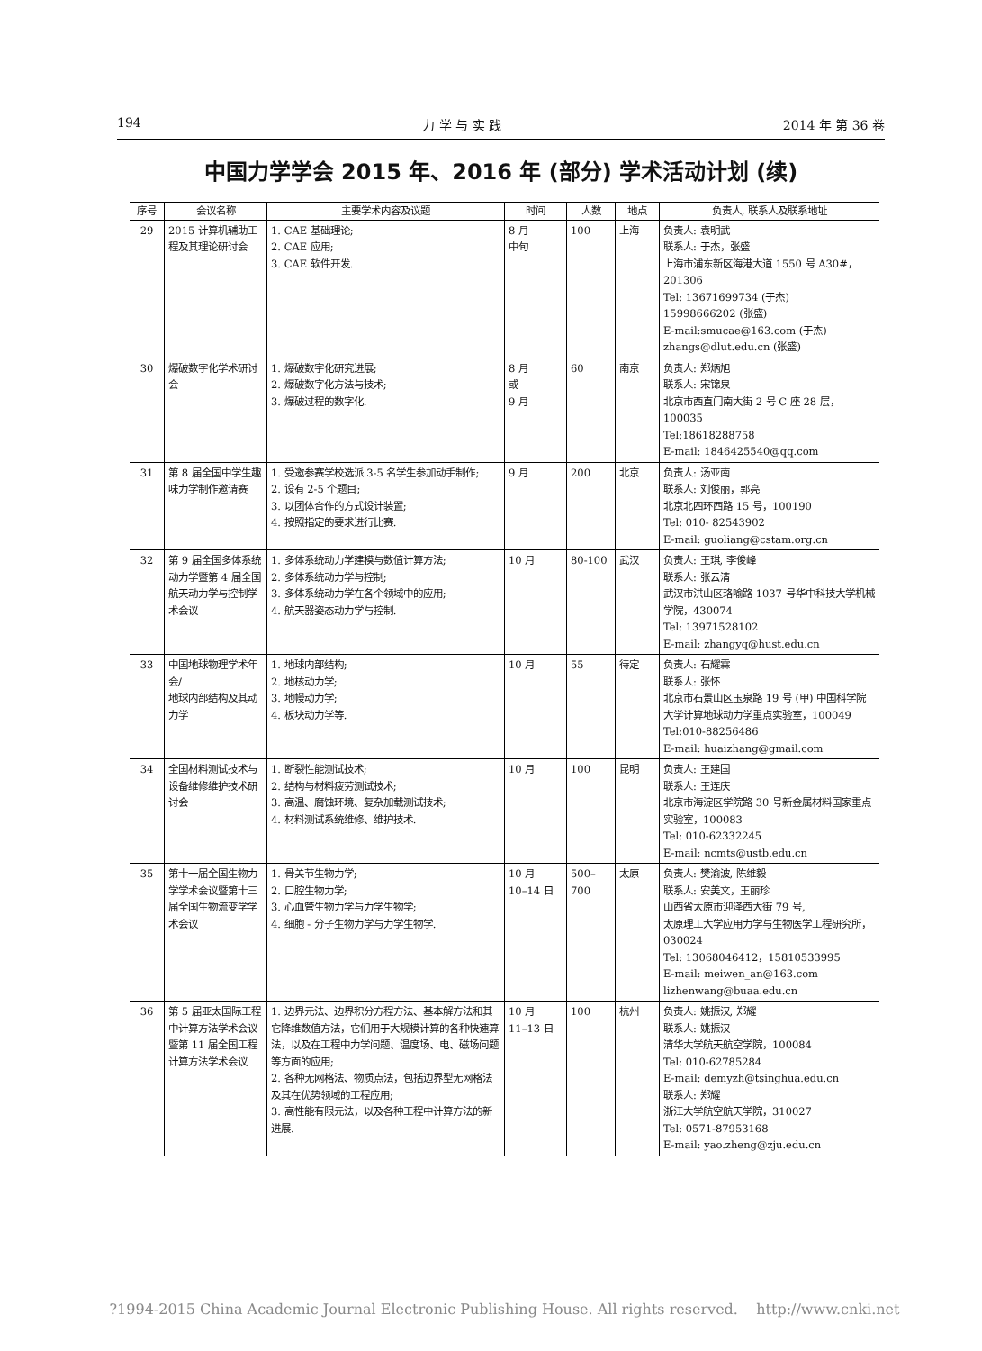194 力 学 与 实 践 2014 年 第 36 卷
中国力学学会 2015 年、2016 年 (部分) 学术活动计划 (续)
| 序号 | 会议名称 | 主要学术内容及议题 | 时间 | 人数 | 地点 | 负责人, 联系人及联系地址 |
| --- | --- | --- | --- | --- | --- | --- |
| 29 | 2015 计算机辅助工程及其理论研讨会 | 1. CAE 基础理论; 2. CAE 应用; 3. CAE 软件开发. | 8 月 中旬 | 100 | 上海 | 负责人: 袁明武 联系人: 于杰，张盛 上海市浦东新区海港大道 1550 号 A30#，201306 Tel: 13671699734 (于杰) 15998666202 (张盛) E-mail:smucae@163.com (于杰) zhangs@dlut.edu.cn (张盛) |
| 30 | 爆破数字化学术研讨会 | 1. 爆破数字化研究进展; 2. 爆破数字化方法与技术; 3. 爆破过程的数字化. | 8 月 或 9 月 | 60 | 南京 | 负责人: 郑炳旭 联系人: 宋锦泉 北京市西直门南大街 2 号 C 座 28 层，100035 Tel:18618288758 E-mail: 1846425540@qq.com |
| 31 | 第 8 届全国中学生趣味力学制作邀请赛 | 1. 受邀参赛学校选派 3-5 名学生参加动手制作; 2. 设有 2-5 个题目; 3. 以团体合作的方式设计装置; 4. 按照指定的要求进行比赛. | 9 月 | 200 | 北京 | 负责人: 汤亚南 联系人: 刘俊丽，郭亮 北京北四环西路 15 号，100190 Tel: 010- 82543902 E-mail: guoliang@cstam.org.cn |
| 32 | 第 9 届全国多体系统动力学暨第 4 届全国航天动力学与控制学术会议 | 1. 多体系统动力学建模与数值计算方法; 2. 多体系统动力学与控制; 3. 多体系统动力学在各个领域中的应用; 4. 航天器姿态动力学与控制. | 10 月 | 80-100 | 武汉 | 负责人: 王琪, 李俊峰 联系人: 张云清 武汉市洪山区珞喻路 1037 号华中科技大学机械学院，430074 Tel: 13971528102 E-mail: zhangyq@hust.edu.cn |
| 33 | 中国地球物理学术年会/ 地球内部结构及其动力学 | 1. 地球内部结构; 2. 地核动力学; 3. 地幔动力学; 4. 板块动力学等. | 10 月 | 55 | 待定 | 负责人: 石耀霖 联系人: 张怀 北京市石景山区玉泉路 19 号 (甲) 中国科学院大学计算地球动力学重点实验室，100049 Tel:010-88256486 E-mail: huaizhang@gmail.com |
| 34 | 全国材料测试技术与设备维修维护技术研讨会 | 1. 断裂性能测试技术; 2. 结构与材料疲劳测试技术; 3. 高温、腐蚀环境、复杂加载测试技术; 4. 材料测试系统维修、维护技术. | 10 月 | 100 | 昆明 | 负责人: 王建国 联系人: 王连庆 北京市海淀区学院路 30 号新金属材料国家重点实验室，100083 Tel: 010-62332245 E-mail: ncmts@ustb.edu.cn |
| 35 | 第十一届全国生物力学学术会议暨第十三届全国生物流变学学术会议 | 1. 骨关节生物力学; 2. 口腔生物力学; 3. 心血管生物力学与力学生物学; 4. 细胞 - 分子生物力学与力学生物学. | 10 月 10–14 日 | 500–700 | 太原 | 负责人: 樊渝波, 陈维毅 联系人: 安美文，王丽珍 山西省太原市迎泽西大街 79 号, 太原理工大学应用力学与生物医学工程研究所，030024 Tel: 13068046412，15810533995 E-mail: meiwen_an@163.com lizhenwang@buaa.edu.cn |
| 36 | 第 5 届亚太国际工程中计算方法学术会议 暨第 11 届全国工程计算方法学术会议 | 1. 边界元法、边界积分方程方法、基本解方法和其它降维数值方法，它们用于大规模计算的各种快速算法，以及在工程中力学问题、温度场、电、磁场问题等方面的应用; 2. 各种无网格法、物质点法，包括边界型无网格法及其在优势领域的工程应用; 3. 高性能有限元法，以及各种工程中计算方法的新进展. | 10 月 11–13 日 | 100 | 杭州 | 负责人: 姚振汉, 郑耀 联系人: 姚振汉 清华大学航天航空学院，100084 Tel: 010-62785284 E-mail: demyzh@tsinghua.edu.cn 联系人: 郑耀 浙江大学航空航天学院，310027 Tel: 0571-87953168 E-mail: yao.zheng@zju.edu.cn |
?1994-2015 China Academic Journal Electronic Publishing House. All rights reserved. http://www.cnki.net